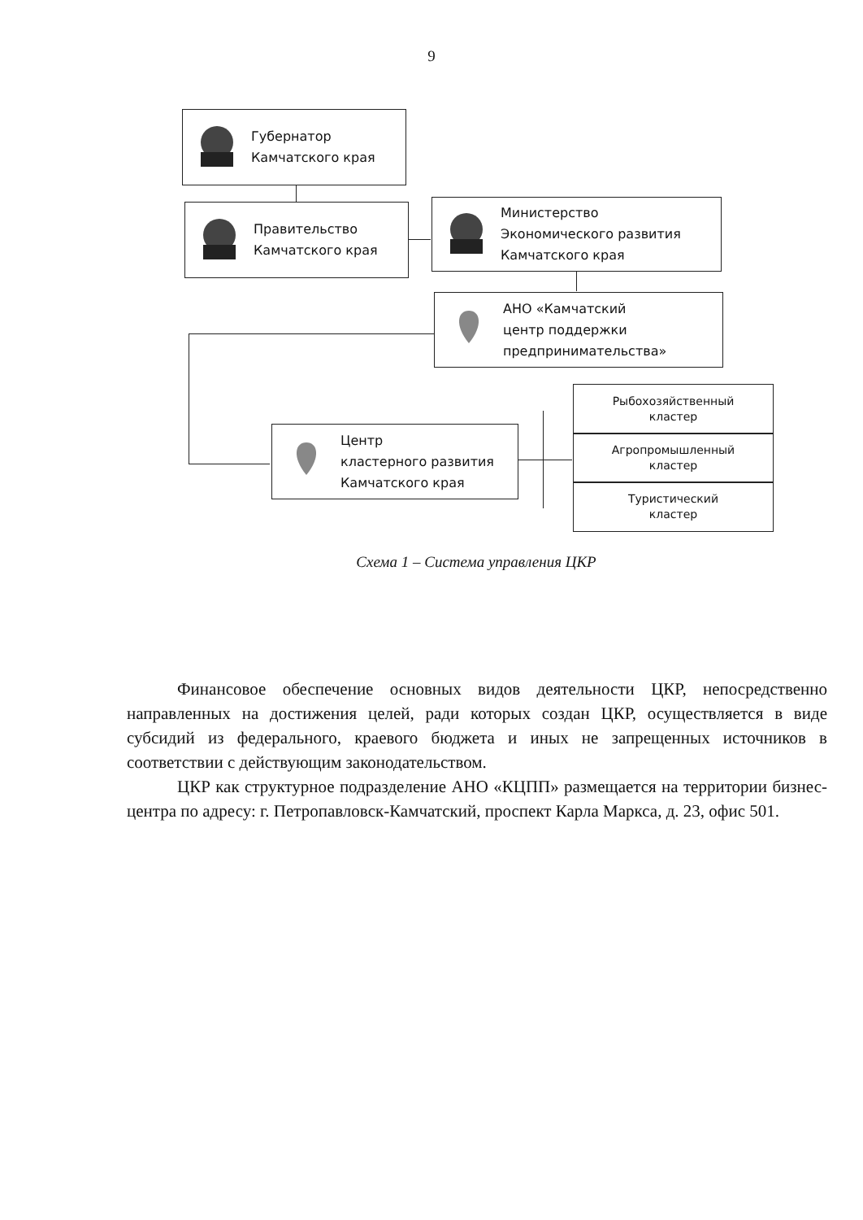9
Губернатор
Камчатского края
Правительство
Камчатского края
Министерство
Экономического развития
Камчатского края
АНО «Камчатский
центр поддержки
предпринимательства»
Центр
кластерного развития
Камчатского края
Рыбохозяйственный
кластер
Агропромышленный
кластер
Туристический
кластер
Схема 1 – Система управления ЦКР
Финансовое обеспечение основных видов деятельности ЦКР, непосредственно направленных на достижения целей, ради которых создан ЦКР, осуществляется в виде субсидий из федерального, краевого бюджета и иных не запрещенных источников в соответствии с действующим законодательством.
ЦКР как структурное подразделение АНО «КЦПП» размещается на территории бизнес-центра по адресу: г. Петропавловск-Камчатский, проспект Карла Маркса, д. 23, офис 501.